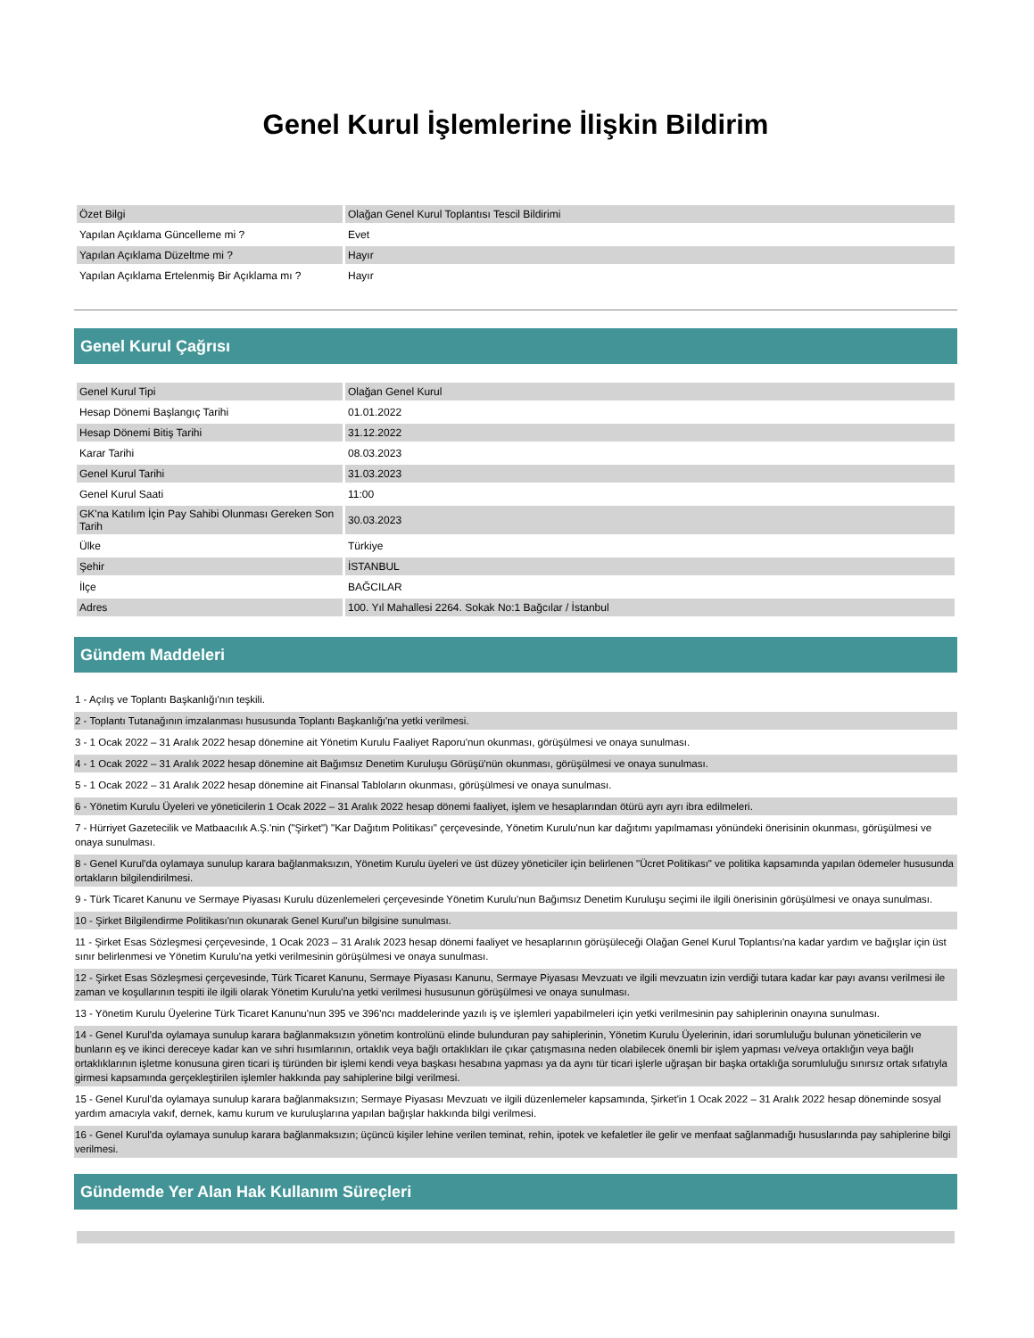Genel Kurul İşlemlerine İlişkin Bildirim
| Özet Bilgi | Olağan Genel Kurul Toplantısı Tescil Bildirimi |
| Yapılan Açıklama Güncelleme mi ? | Evet |
| Yapılan Açıklama Düzeltme mi ? | Hayır |
| Yapılan Açıklama Ertelenmiş Bir Açıklama mı ? | Hayır |
Genel Kurul Çağrısı
| Genel Kurul Tipi | Olağan Genel Kurul |
| Hesap Dönemi Başlangıç Tarihi | 01.01.2022 |
| Hesap Dönemi Bitiş Tarihi | 31.12.2022 |
| Karar Tarihi | 08.03.2023 |
| Genel Kurul Tarihi | 31.03.2023 |
| Genel Kurul Saati | 11:00 |
| GK'na Katılım İçin Pay Sahibi Olunması Gereken Son Tarih | 30.03.2023 |
| Ülke | Türkiye |
| Şehir | İSTANBUL |
| İlçe | BAĞCILAR |
| Adres | 100. Yıl Mahallesi 2264. Sokak No:1 Bağcılar / İstanbul |
Gündem Maddeleri
1 - Açılış ve Toplantı Başkanlığı'nın teşkili.
2 - Toplantı Tutanağının imzalanması hususunda Toplantı Başkanlığı'na yetki verilmesi.
3 - 1 Ocak 2022 – 31 Aralık 2022 hesap dönemine ait Yönetim Kurulu Faaliyet Raporu'nun okunması, görüşülmesi ve onaya sunulması.
4 - 1 Ocak 2022 – 31 Aralık 2022 hesap dönemine ait Bağımsız Denetim Kuruluşu Görüşü'nün okunması, görüşülmesi ve onaya sunulması.
5 - 1 Ocak 2022 – 31 Aralık 2022 hesap dönemine ait Finansal Tabloların okunması, görüşülmesi ve onaya sunulması.
6 - Yönetim Kurulu Üyeleri ve yöneticilerin 1 Ocak 2022 – 31 Aralık 2022 hesap dönemi faaliyet, işlem ve hesaplarından ötürü ayrı ayrı ibra edilmeleri.
7 - Hürriyet Gazetecilik ve Matbaacılık A.Ş.'nin ("Şirket") "Kar Dağıtım Politikası" çerçevesinde, Yönetim Kurulu'nun kar dağıtımı yapılmaması yönündeki önerisinin okunması, görüşülmesi ve onaya sunulması.
8 - Genel Kurul'da oylamaya sunulup karara bağlanmaksızın, Yönetim Kurulu üyeleri ve üst düzey yöneticiler için belirlenen "Ücret Politikası" ve politika kapsamında yapılan ödemeler hususunda ortakların bilgilendirilmesi.
9 - Türk Ticaret Kanunu ve Sermaye Piyasası Kurulu düzenlemeleri çerçevesinde Yönetim Kurulu'nun Bağımsız Denetim Kuruluşu seçimi ile ilgili önerisinin görüşülmesi ve onaya sunulması.
10 - Şirket Bilgilendirme Politikası'nın okunarak Genel Kurul'un bilgisine sunulması.
11 - Şirket Esas Sözleşmesi çerçevesinde, 1 Ocak 2023 – 31 Aralık 2023 hesap dönemi faaliyet ve hesaplarının görüşüleceği Olağan Genel Kurul Toplantısı'na kadar yardım ve bağışlar için üst sınır belirlenmesi ve Yönetim Kurulu'na yetki verilmesinin görüşülmesi ve onaya sunulması.
12 - Şirket Esas Sözleşmesi çerçevesinde, Türk Ticaret Kanunu, Sermaye Piyasası Kanunu, Sermaye Piyasası Mevzuatı ve ilgili mevzuatın izin verdiği tutara kadar kar payı avansı verilmesi ile zaman ve koşullarının tespiti ile ilgili olarak Yönetim Kurulu'na yetki verilmesi hususunun görüşülmesi ve onaya sunulması.
13 - Yönetim Kurulu Üyelerine Türk Ticaret Kanunu'nun 395 ve 396'ncı maddelerinde yazılı iş ve işlemleri yapabilmeleri için yetki verilmesinin pay sahiplerinin onayına sunulması.
14 - Genel Kurul'da oylamaya sunulup karara bağlanmaksızın yönetim kontrolünü elinde bulunduran pay sahiplerinin, Yönetim Kurulu Üyelerinin, idari sorumluluğu bulunan yöneticilerin ve bunların eş ve ikinci dereceye kadar kan ve sıhri hısımlarının, ortaklık veya bağlı ortaklıkları ile çıkar çatışmasına neden olabilecek önemli bir işlem yapması ve/veya ortaklığın veya bağlı ortaklıklarının işletme konusuna giren ticari iş türünden bir işlemi kendi veya başkası hesabına yapması ya da aynı tür ticari işlerle uğraşan bir başka ortaklığa sorumluluğu sınırsız ortak sıfatıyla girmesi kapsamında gerçekleştirilen işlemler hakkında pay sahiplerine bilgi verilmesi.
15 - Genel Kurul'da oylamaya sunulup karara bağlanmaksızın; Sermaye Piyasası Mevzuatı ve ilgili düzenlemeler kapsamında, Şirket'in 1 Ocak 2022 – 31 Aralık 2022 hesap döneminde sosyal yardım amacıyla vakıf, dernek, kamu kurum ve kuruluşlarına yapılan bağışlar hakkında bilgi verilmesi.
16 - Genel Kurul'da oylamaya sunulup karara bağlanmaksızın; üçüncü kişiler lehine verilen teminat, rehin, ipotek ve kefaletler ile gelir ve menfaat sağlanmadığı hususlarında pay sahiplerine bilgi verilmesi.
Gündemde Yer Alan Hak Kullanım Süreçleri